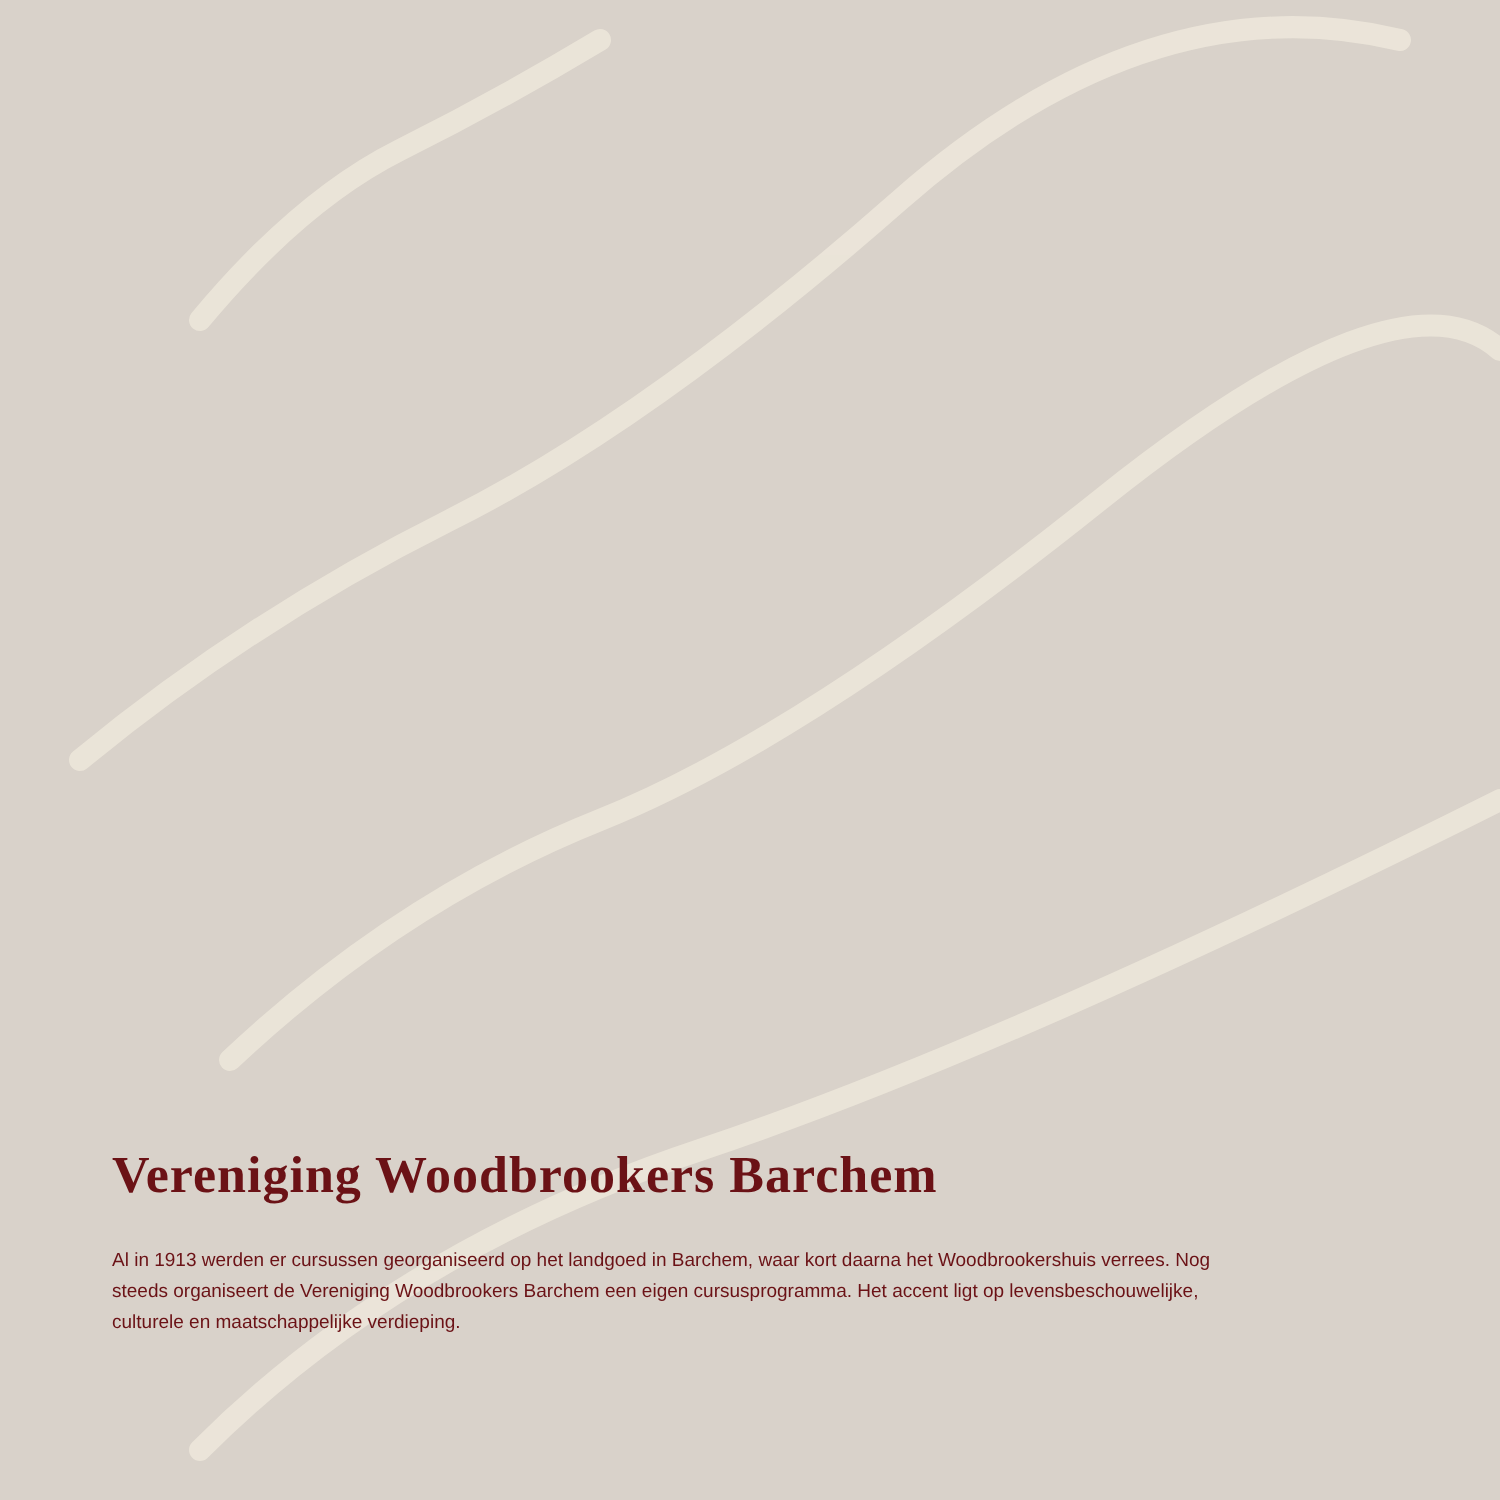Vereniging Woodbrookers Barchem
Al in 1913 werden er cursussen georganiseerd op het landgoed in Barchem, waar kort daarna het Woodbrookershuis verrees. Nog steeds organiseert de Vereniging Woodbrookers Barchem een eigen cursusprogramma. Het accent ligt op levensbeschouwelijke, culturele en maatschappelijke verdieping.